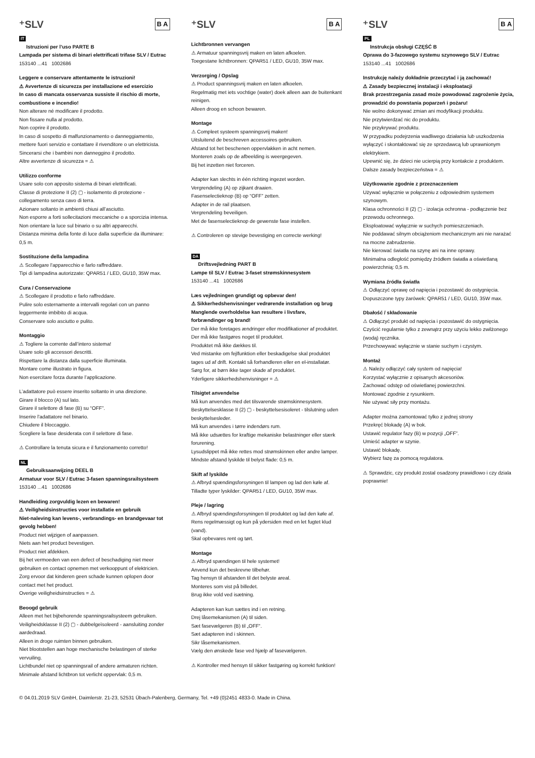⁺SLV B A
IT
Istruzioni per l’uso PARTE B
Lampada per sistema di binari elettrificati trifase SLV / Eutrac
153140 ...41 1002686
Leggere e conservare attentamente le istruzioni!
⚠ Avvertenze di sicurezza per installazione ed esercizio
In caso di mancata osservanza sussiste il rischio di morte, combustione e incendio!
Non alterare né modificare il prodotto.
Non fissare nulla al prodotto.
Non coprire il prodotto.
In caso di sospetto di malfunzionamento o danneggiamento, mettere fuori servizio e contattare il rivenditore o un elettricista.
Sincerarsi che i bambini non danneggino il prodotto.
Altre avvertenze di sicurezza = ⚠
Utilizzo conforme
Usare solo con apposito sistema di binari elettrificati.
Classe di protezione II (2) ▢ - isolamento di protezione - collegamento senza cavo di terra.
Azionare soltanto in ambienti chiusi all’asciutto.
Non esporre a forti sollecitazioni meccaniche o a sporcizia intensa.
Non orientare la luce sul binario o su altri apparecchi.
Distanza minima della fonte di luce dalla superficie da illuminare: 0,5 m.
Sostituzione della lampadina
⚠ Scollegare l'apparecchio e farlo raffreddare.
Tipi di lampadina autorizzate: QPAR51 / LED, GU10, 35W max.
Cura / Conservazione
⚠ Scollegare il prodotto e farlo raffreddare.
Pulire solo esternamente a intervalli regolari con un panno leggermente imbibito di acqua.
Conservare solo asciutto e pulito.
Montaggio
⚠ Togliere la corrente dall’intero sistema!
Usare solo gli accessori descritti.
Rispettare la distanza dalla superficie illuminata.
Montare come illustrato in figura.
Non esercitare forza durante l’applicazione.
L’adattatore può essere inserito soltanto in una direzione.
Girare il blocco (A) sul lato.
Girare il selettore di fase (B) su “OFF”.
Inserire l'adattatore nel binario.
Chiudere il bloccaggio.
Scegliere la fase desiderata con il selettore di fase.
⚠ Controllare la tenuta sicura e il funzionamento corretto!
NL
Gebruiksaanwijzing DEEL B
Armatuur voor SLV / Eutrac 3-fasen spanningsrailsysteem
153140 ...41 1002686
Handleiding zorgvuldig lezen en bewaren!
⚠ Veiligheidsinstructies voor installatie en gebruik
Niet-naleving kan levens-, verbrandings- en brandgevaar tot gevolg hebben!
Product niet wijzigen of aanpassen.
Niets aan het product bevestigen.
Product niet afdekken.
Bij het vermoeden van een defect of beschadiging niet meer gebruiken en contact opnemen met verkooppunt of elektricien.
Zorg ervoor dat kinderen geen schade kunnen oplopen door contact met het product.
Overige veiligheidsinstructies = ⚠
Beoogd gebruik
Alleen met het bijbehorende spanningsrailsysteem gebruiken.
Veiligheidsklasse II (2) ▢ - dubbelgeïsoleerd - aansluiting zonder aardedraad.
Alleen in droge ruimten binnen gebruiken.
Niet blootstellen aan hoge mechanische belastingen of sterke vervuiling.
Lichtbundel niet op spanningsrail of andere armaturen richten.
Minimale afstand lichtbron tot verlicht oppervlak: 0,5 m.
⁺SLV B A
Lichtbronnen vervangen
⚠ Armatuur spanningsvrij maken en laten afkoelen.
Toegestane lichtbronnen: QPAR51 / LED, GU10, 35W max.
Verzorging / Opslag
⚠ Product spanningsvrij maken en laten afkoelen.
Regelmatig met iets vochtige (water) doek alleen aan de buitenkant reinigen.
Alleen droog en schoon bewaren.
Montage
⚠ Compleet systeem spanningsvrij maken!
Uitsluitend de beschreven accessoires gebruiken.
Afstand tot het beschenen oppervlakken in acht nemen.
Monteren zoals op de afbeelding is weergegeven.
Bij het inzetten niet forceren.
Adapter kan slechts in één richting ingezet worden.
Vergrendeling (A) op zijkant draaien.
Fasenselectieknop (B) op “OFF” zetten.
Adapter in de rail plaatsen.
Vergrendeling beveiligen.
Met de fasenselectieknop de gewenste fase instellen.
⚠ Controleren op stevige bevestiging en correcte werking!
DA
Driftsvejledning PART B
Lampe til SLV / Eutrac 3-faset strømskinnesystem
153140 ...41 1002686
Læs vejledningen grundigt og opbevar den!
⚠ Sikkerhedshenvisninger vedrørende installation og brug
Manglende overholdelse kan resultere i livsfare, forbrændinger og brand!
Der må ikke foretages ændringer eller modifikationer af produktet.
Der må ikke fastgøres noget til produktet.
Produktet må ikke dækkes til.
Ved mistanke om fejlfunktion eller beskadigelse skal produktet tages ud af drift. Kontakt så forhandleren eller en el-installatør.
Sørg for, at børn ikke tager skade af produktet.
Yderligere sikkerhedshenvisninger = ⚠
Tilsigtet anvendelse
Må kun anvendes med det tilsvarende strømskinnesystem.
Beskyttelsesklasse II (2) ▢ - beskyttelsesisoleret - tilslutning uden beskyttelsesleder.
Må kun anvendes i tørre indendørs rum.
Må ikke udsættes for kraftige mekaniske belastninger eller stærk forurening.
Lysudslippet må ikke rettes mod strømskinnen eller andre lamper.
Mindste afstand lyskilde til belyst flade: 0,5 m.
Skift af lyskilde
⚠ Afbryd spændingsforsyningen til lampen og lad den køle af.
Tilladte typer lyskilder: QPAR51 / LED, GU10, 35W max.
Pleje / lagring
⚠ Afbryd spændingsforsyningen til produktet og lad den køle af.
Rens regelmæssigt og kun på ydersiden med en let fugtet klud (vand).
Skal opbevares rent og tørt.
Montage
⚠ Afbryd spændingen til hele systemet!
Anvend kun det beskrevne tilbehør.
Tag hensyn til afstanden til det belyste areal.
Monteres som vist på billedet.
Brug ikke vold ved isætning.
Adapteren kan kun sættes ind i en retning.
Drej låsemekanismen (A) til siden.
Sæt fasevælgeren (B) til „OFF“.
Sæt adapteren ind i skinnen.
Sikr låsemekanismen.
Vælg den ønskede fase ved hjælp af fasevælgeren.
⚠ Kontroller med hensyn til sikker fastgøring og korrekt funktion!
⁺SLV B A
PL
Instrukcja obsługi CZĘŚĆ B
Oprawa do 3-fazowego systemu szynowego SLV / Eutrac
153140 ...41 1002686
Instrukcję należy dokładnie przeczytać i ją zachować!
⚠ Zasady bezpiecznej instalacji i eksploatacji
Brak przestrzegania zasad może powodować zagrożenie życia, prowadzić do powstania poparzeń i pożaru!
Nie wolno dokonywać zmian ani modyfikacji produktu.
Nie przytwierdzać nic do produktu.
Nie przykrywać produktu.
W przypadku podejrzenia wadliwego działania lub uszkodzenia wyłączyć i skontaktować się ze sprzedawcą lub uprawnionym elektrykiem.
Upewnić się, że dzieci nie ucierpią przy kontakcie z produktem.
Dalsze zasady bezpieczeństwa = ⚠
Użytkowanie zgodnie z przeznaczeniem
Używać wyłącznie w połączeniu z odpowiednim systemem szynowym.
Klasa ochronności II (2) ▢ - izolacja ochronna - podłączenie bez przewodu ochronnego.
Eksploatować wyłącznie w suchych pomieszczeniach.
Nie poddawać silnym obciążeniom mechanicznym ani nie narażać na mocne zabrudzenie.
Nie kierować światła na szynę ani na inne oprawy.
Minimalna odległość pomiędzy źródłem światła a oświetlaną powierzchnią: 0,5 m.
Wymiana źródła światła
⚠ Odłączyć oprawę od napięcia i pozostawić do ostygnięcia.
Dopuszczone typy żarówek: QPAR51 / LED, GU10, 35W max.
Dbałość / składowanie
⚠ Odłączyć produkt od napięcia i pozostawić do ostygnięcia.
Czyścić regularnie tylko z zewnątrz przy użyciu lekko zwilżonego (wodą) ręcznika.
Przechowywać wyłącznie w stanie suchym i czystym.
Montaż
⚠ Należy odłączyć cały system od napięcia!
Korzystać wyłącznie z opisanych akcesoriów.
Zachować odstęp od oświetlanej powierzchni.
Montować zgodnie z rysunkiem.
Nie używać siły przy montażu.
Adapter można zamontować tylko z jednej strony
Przekręć blokadę (A) w bok.
Ustawić regulator fazy (B) w pozycji „OFF”.
Umieść adapter w szynie.
Ustawić blokadę.
Wybierz fazę za pomocą regulatora.
⚠ Sprawdzic, czy produkt zostal osadzony prawidlowo i czy dziala poprawnie!
© 04.01.2019 SLV GmbH, Daimlerstr. 21-23, 52531 Übach-Palenberg, Germany, Tel. +49 (0)2451 4833-0. Made in China.